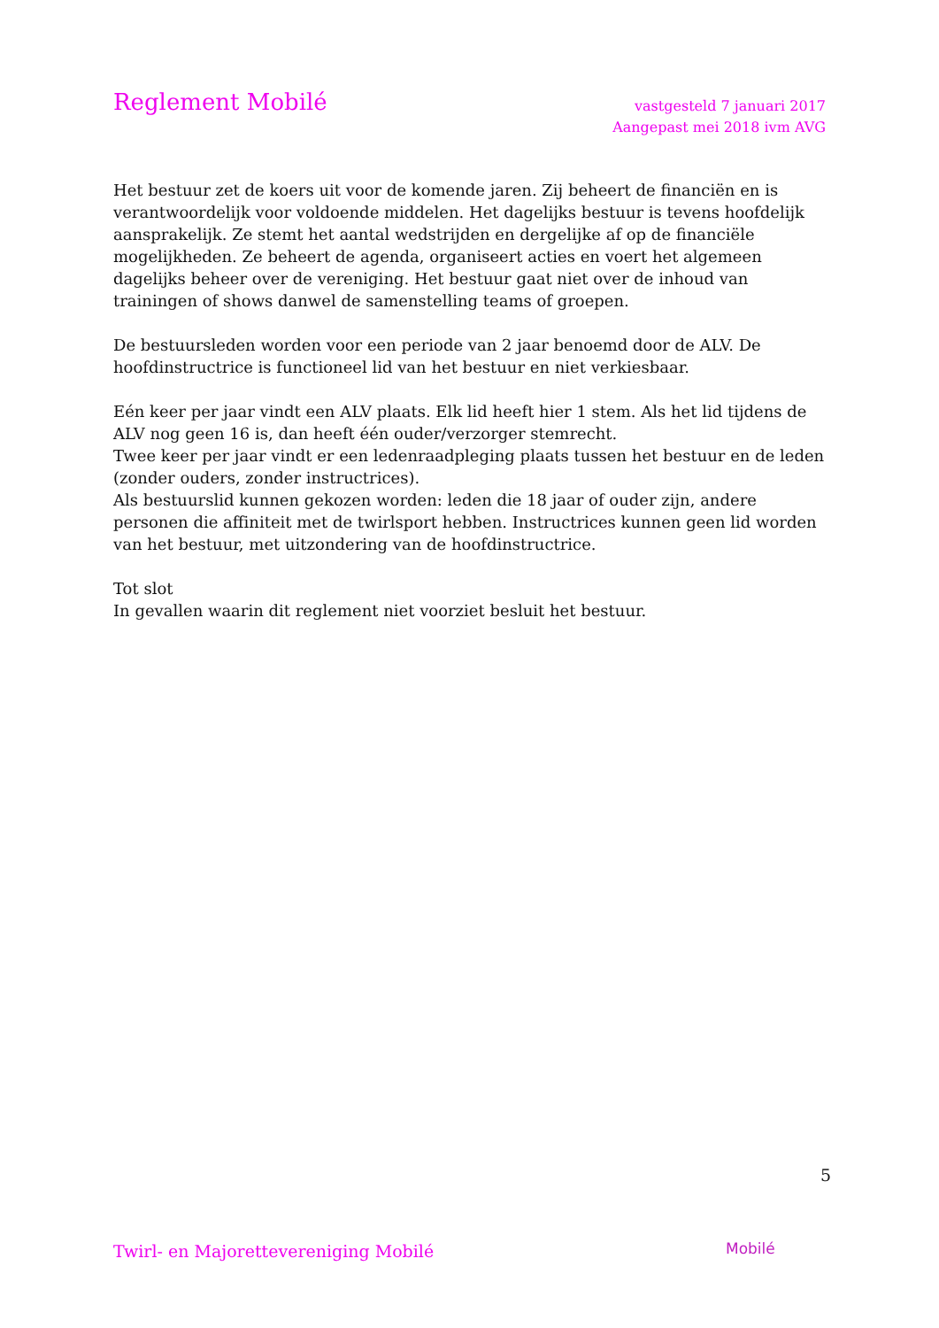Reglement Mobilé
vastgesteld 7 januari 2017
Aangepast mei 2018 ivm AVG
Het bestuur zet de koers uit voor de komende jaren. Zij beheert de financiën en is verantwoordelijk voor voldoende middelen. Het dagelijks bestuur is tevens hoofdelijk aansprakelijk. Ze stemt het aantal wedstrijden en dergelijke af op de financiële mogelijkheden. Ze beheert de agenda, organiseert acties en voert het algemeen dagelijks beheer over de vereniging. Het bestuur gaat niet over de inhoud van trainingen of shows danwel de samenstelling teams of groepen.
De bestuursleden worden voor een periode van 2 jaar benoemd door de ALV. De hoofdinstructrice is functioneel lid van het bestuur en niet verkiesbaar.
Eén keer per jaar vindt een ALV plaats. Elk lid heeft hier 1 stem. Als het lid tijdens de ALV nog geen 16 is, dan heeft één ouder/verzorger stemrecht.
Twee keer per jaar vindt er een ledenraadpleging plaats tussen het bestuur en de leden (zonder ouders, zonder instructrices).
Als bestuurslid kunnen gekozen worden: leden die 18 jaar of ouder zijn, andere personen die affiniteit met de twirlsport hebben. Instructrices kunnen geen lid worden van het bestuur, met uitzondering van de hoofdinstructrice.
Tot slot
In gevallen waarin dit reglement niet voorziet besluit het bestuur.
5
Twirl- en Majorettevereniging Mobilé
Mobilé